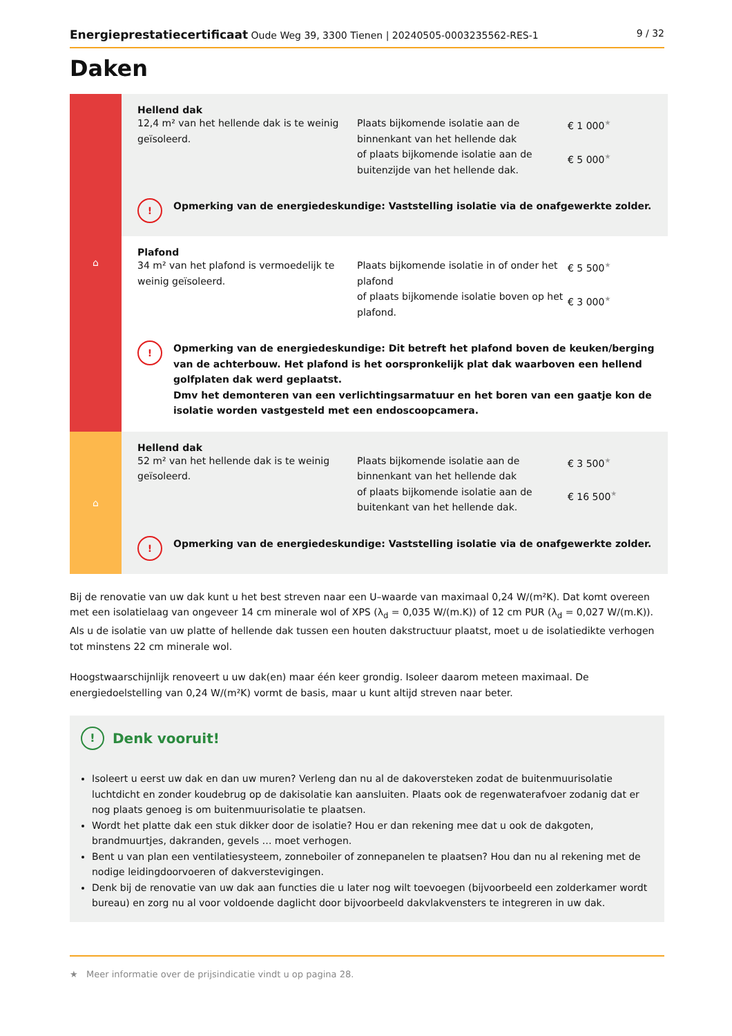Energieprestatiecertificaat Oude Weg 39, 3300 Tienen | 20240505-0003235562-RES-1
9 / 32
Daken
| ⌂ | Hellend dak 12,4 m² van het hellende dak is te weinig geïsoleerd. Plaats bijkomende isolatie aan de binnenkant van het hellende dak of plaats bijkomende isolatie aan de buitenzijde van het hellende dak. € 1 000<sup>★</sup> € 5 000<sup>★</sup> ! Opmerking van de energiedeskundige: Vaststelling isolatie via de onafgewerkte zolder. |
| | Plafond 34 m² van het plafond is vermoedelijk te weinig geïsoleerd. Plaats bijkomende isolatie in of onder het plafond of plaats bijkomende isolatie boven op het plafond. € 5 500<sup>★</sup> € 3 000<sup>★</sup> ! Opmerking van de energiedeskundige: Dit betreft het plafond boven de keuken/berging van de achterbouw. Het plafond is het oorspronkelijk plat dak waarboven een hellend golfplaten dak werd geplaatst. Dmv het demonteren van een verlichtingsarmatuur en het boren van een gaatje kon de isolatie worden vastgesteld met een endoscoopcamera. |
| ⌂ | Hellend dak 52 m² van het hellende dak is te weinig geïsoleerd. Plaats bijkomende isolatie aan de binnenkant van het hellende dak of plaats bijkomende isolatie aan de buitenkant van het hellende dak. € 3 500<sup>★</sup> € 16 500<sup>★</sup> ! Opmerking van de energiedeskundige: Vaststelling isolatie via de onafgewerkte zolder. |
Bij de renovatie van uw dak kunt u het best streven naar een U–waarde van maximaal 0,24 W/(m²K). Dat komt overeen met een isolatielaag van ongeveer 14 cm minerale wol of XPS (λ<sub>d</sub> = 0,035 W/(m.K)) of 12 cm PUR (λ<sub>d</sub> = 0,027 W/(m.K)). Als u de isolatie van uw platte of hellende dak tussen een houten dakstructuur plaatst, moet u de isolatiedikte verhogen tot minstens 22 cm minerale wol.
Hoogstwaarschijnlijk renoveert u uw dak(en) maar één keer grondig. Isoleer daarom meteen maximaal. De energiedoelstelling van 0,24 W/(m²K) vormt de basis, maar u kunt altijd streven naar beter.
! Denk vooruit!
Isoleert u eerst uw dak en dan uw muren? Verleng dan nu al de dakoversteken zodat de buitenmuurisolatie luchtdicht en zonder koudebrug op de dakisolatie kan aansluiten. Plaats ook de regenwaterafvoer zodanig dat er nog plaats genoeg is om buitenmuurisolatie te plaatsen.
Wordt het platte dak een stuk dikker door de isolatie? Hou er dan rekening mee dat u ook de dakgoten, brandmuurtjes, dakranden, gevels … moet verhogen.
Bent u van plan een ventilatiesysteem, zonneboiler of zonnepanelen te plaatsen? Hou dan nu al rekening met de nodige leidingdoorvoeren of dakverstevigingen.
Denk bij de renovatie van uw dak aan functies die u later nog wilt toevoegen (bijvoorbeeld een zolderkamer wordt bureau) en zorg nu al voor voldoende daglicht door bijvoorbeeld dakvlakvensters te integreren in uw dak.
★ Meer informatie over de prijsindicatie vindt u op pagina 28.